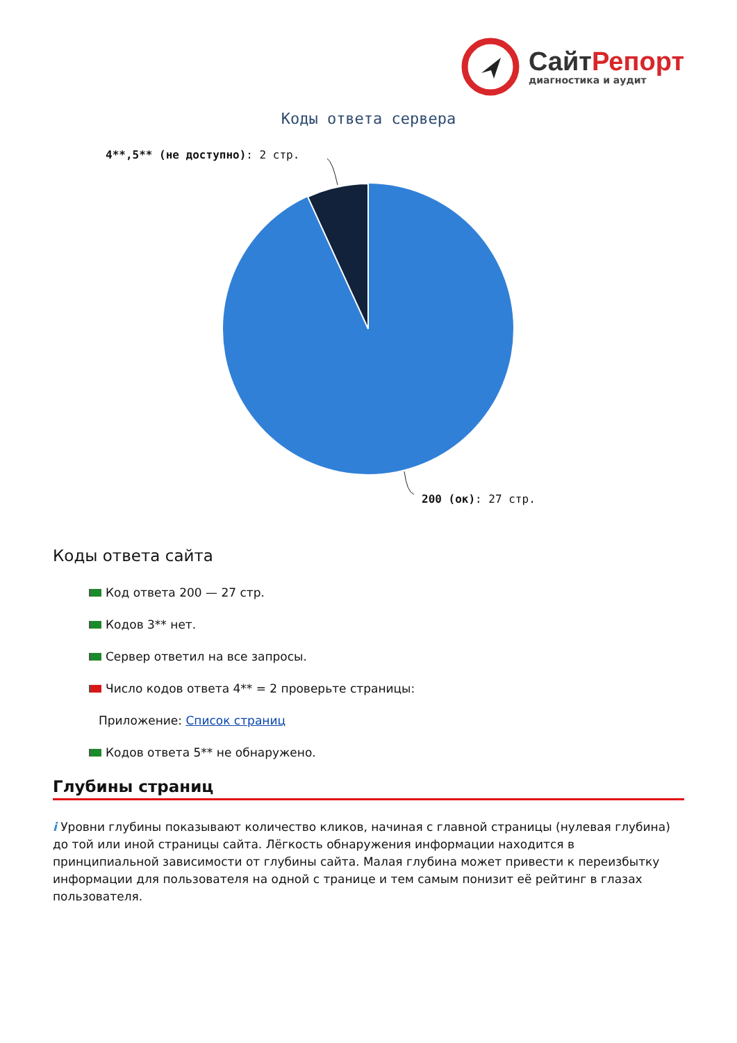СайтРепорт
диагностика и аудит
Коды ответа сервера
4**,5** (не доступно): 2 стр.
200 (ок): 27 стр.
Коды ответа сайта
Код ответа 200 — 27 стр.
Кодов 3** нет.
Сервер ответил на все запросы.
Число кодов ответа 4** = 2 проверьте страницы:
Приложение: Список страниц
Кодов ответа 5** не обнаружено.
Глубины страниц
i Уровни глубины показывают количество кликов, начиная с главной страницы (нулевая глубина) до той или иной страницы сайта. Лёгкость обнаружения информации находится в принципиальной зависимости от глубины сайта. Малая глубина может привести к переизбытку информации для пользователя на одной с транице и тем самым понизит её рейтинг в глазах пользователя.